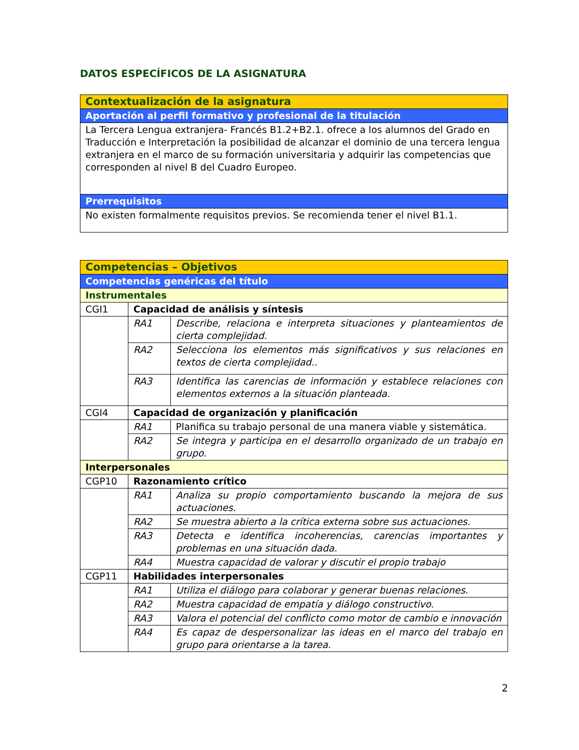DATOS ESPECÍFICOS DE LA ASIGNATURA
| Contextualización de la asignatura |
| Aportación al perfil formativo y profesional de la titulación |
| La Tercera Lengua extranjera- Francés B1.2+B2.1. ofrece a los alumnos del Grado en Traducción e Interpretación la posibilidad de alcanzar el dominio de una tercera lengua extranjera en el marco de su formación universitaria y adquirir las competencias que corresponden al nivel B del Cuadro Europeo. |
| Prerrequisitos |
| No existen formalmente requisitos previos. Se recomienda tener el nivel B1.1. |
| Competencias – Objetivos | | |
| Competencias genéricas del título | | |
| Instrumentales | | |
| CGI1 | Capacidad de análisis y síntesis | |
| | RA1 | Describe, relaciona e interpreta situaciones y planteamientos de cierta complejidad. |
| | RA2 | Selecciona los elementos más significativos y sus relaciones en textos de cierta complejidad.. |
| | RA3 | Identifica las carencias de información y establece relaciones con elementos externos a la situación planteada. |
| CGI4 | Capacidad de organización y planificación | |
| | RA1 | Planifica su trabajo personal de una manera viable y sistemática. |
| | RA2 | Se integra y participa en el desarrollo organizado de un trabajo en grupo. |
| Interpersonales | | |
| CGP10 | Razonamiento crítico | |
| | RA1 | Analiza su propio comportamiento buscando la mejora de sus actuaciones. |
| | RA2 | Se muestra abierto a la crítica externa sobre sus actuaciones. |
| | RA3 | Detecta e identifica incoherencias, carencias importantes y problemas en una situación dada. |
| | RA4 | Muestra capacidad de valorar y discutir el propio trabajo |
| CGP11 | Habilidades interpersonales | |
| | RA1 | Utiliza el diálogo para colaborar y generar buenas relaciones. |
| | RA2 | Muestra capacidad de empatía y diálogo constructivo. |
| | RA3 | Valora el potencial del conflicto como motor de cambio e innovación |
| | RA4 | Es capaz de despersonalizar las ideas en el marco del trabajo en grupo para orientarse a la tarea. |
2